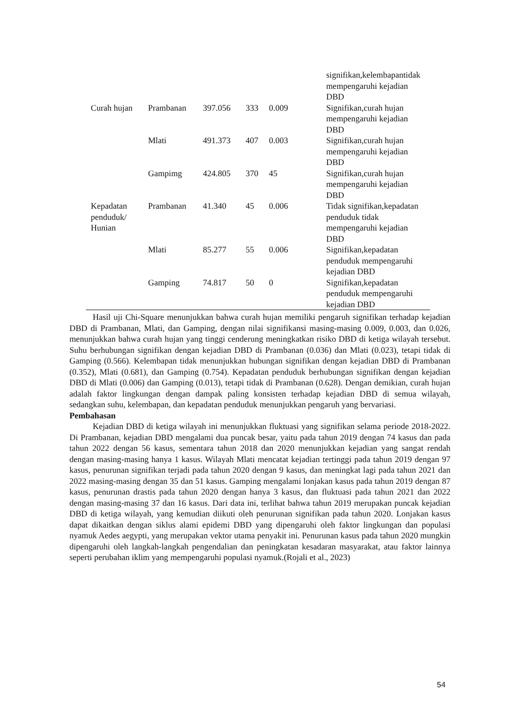| | | | | | signifikan,kelembapantidak mempengaruhi kejadian DBD |
| Curah hujan | Prambanan | 397.056 | 333 | 0.009 | Signifikan,curah hujan mempengaruhi kejadian DBD |
| | Mlati | 491.373 | 407 | 0.003 | Signifikan,curah hujan mempengaruhi kejadian DBD |
| | Gampimg | 424.805 | 370 | 45 | Signifikan,curah hujan mempengaruhi kejadian DBD |
| Kepadatan penduduk/ Hunian | Prambanan | 41.340 | 45 | 0.006 | Tidak signifikan,kepadatan penduduk tidak mempengaruhi kejadian DBD |
| | Mlati | 85.277 | 55 | 0.006 | Signifikan,kepadatan penduduk mempengaruhi kejadian DBD |
| | Gamping | 74.817 | 50 | 0 | Signifikan,kepadatan penduduk mempengaruhi kejadian DBD |
Hasil uji Chi-Square menunjukkan bahwa curah hujan memiliki pengaruh signifikan terhadap kejadian DBD di Prambanan, Mlati, dan Gamping, dengan nilai signifikansi masing-masing 0.009, 0.003, dan 0.026, menunjukkan bahwa curah hujan yang tinggi cenderung meningkatkan risiko DBD di ketiga wilayah tersebut. Suhu berhubungan signifikan dengan kejadian DBD di Prambanan (0.036) dan Mlati (0.023), tetapi tidak di Gamping (0.566). Kelembapan tidak menunjukkan hubungan signifikan dengan kejadian DBD di Prambanan (0.352), Mlati (0.681), dan Gamping (0.754). Kepadatan penduduk berhubungan signifikan dengan kejadian DBD di Mlati (0.006) dan Gamping (0.013), tetapi tidak di Prambanan (0.628). Dengan demikian, curah hujan adalah faktor lingkungan dengan dampak paling konsisten terhadap kejadian DBD di semua wilayah, sedangkan suhu, kelembapan, dan kepadatan penduduk menunjukkan pengaruh yang bervariasi.
Pembahasan
Kejadian DBD di ketiga wilayah ini menunjukkan fluktuasi yang signifikan selama periode 2018-2022. Di Prambanan, kejadian DBD mengalami dua puncak besar, yaitu pada tahun 2019 dengan 74 kasus dan pada tahun 2022 dengan 56 kasus, sementara tahun 2018 dan 2020 menunjukkan kejadian yang sangat rendah dengan masing-masing hanya 1 kasus. Wilayah Mlati mencatat kejadian tertinggi pada tahun 2019 dengan 97 kasus, penurunan signifikan terjadi pada tahun 2020 dengan 9 kasus, dan meningkat lagi pada tahun 2021 dan 2022 masing-masing dengan 35 dan 51 kasus. Gamping mengalami lonjakan kasus pada tahun 2019 dengan 87 kasus, penurunan drastis pada tahun 2020 dengan hanya 3 kasus, dan fluktuasi pada tahun 2021 dan 2022 dengan masing-masing 37 dan 16 kasus. Dari data ini, terlihat bahwa tahun 2019 merupakan puncak kejadian DBD di ketiga wilayah, yang kemudian diikuti oleh penurunan signifikan pada tahun 2020. Lonjakan kasus dapat dikaitkan dengan siklus alami epidemi DBD yang dipengaruhi oleh faktor lingkungan dan populasi nyamuk Aedes aegypti, yang merupakan vektor utama penyakit ini. Penurunan kasus pada tahun 2020 mungkin dipengaruhi oleh langkah-langkah pengendalian dan peningkatan kesadaran masyarakat, atau faktor lainnya seperti perubahan iklim yang mempengaruhi populasi nyamuk.(Rojali et al., 2023)
54